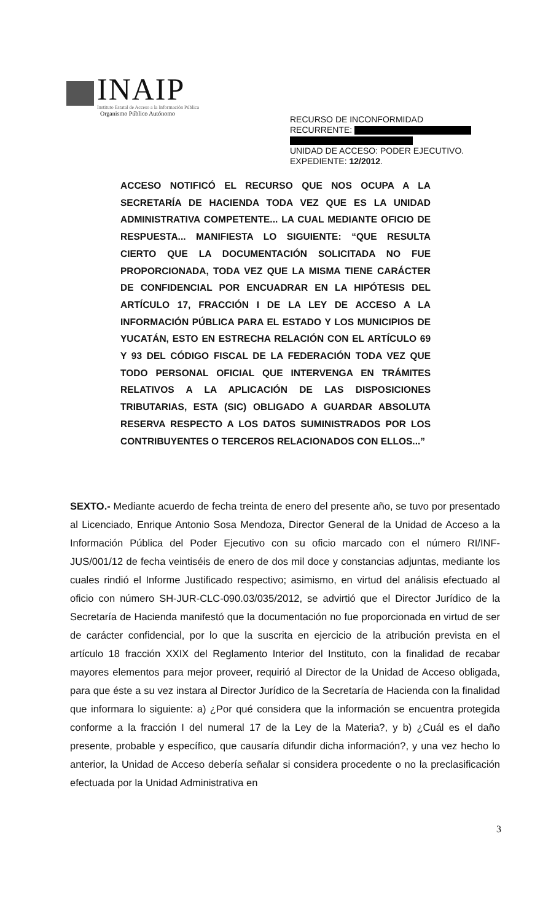INAIP
Instituto Estatal de Acceso a la Información Pública
Organismo Público Autónomo
RECURSO DE INCONFORMIDAD
RECURRENTE:
UNIDAD DE ACCESO: PODER EJECUTIVO.
EXPEDIENTE: 12/2012.
ACCESO NOTIFICÓ EL RECURSO QUE NOS OCUPA A LA SECRETARÍA DE HACIENDA TODA VEZ QUE ES LA UNIDAD ADMINISTRATIVA COMPETENTE... LA CUAL MEDIANTE OFICIO DE RESPUESTA... MANIFIESTA LO SIGUIENTE: “QUE RESULTA CIERTO QUE LA DOCUMENTACIÓN SOLICITADA NO FUE PROPORCIONADA, TODA VEZ QUE LA MISMA TIENE CARÁCTER DE CONFIDENCIAL POR ENCUADRAR EN LA HIPÓTESIS DEL ARTÍCULO 17, FRACCIÓN I DE LA LEY DE ACCESO A LA INFORMACIÓN PÚBLICA PARA EL ESTADO Y LOS MUNICIPIOS DE YUCATÁN, ESTO EN ESTRECHA RELACIÓN CON EL ARTÍCULO 69 Y 93 DEL CÓDIGO FISCAL DE LA FEDERACIÓN TODA VEZ QUE TODO PERSONAL OFICIAL QUE INTERVENGA EN TRÁMITES RELATIVOS A LA APLICACIÓN DE LAS DISPOSICIONES TRIBUTARIAS, ESTA (SIC) OBLIGADO A GUARDAR ABSOLUTA RESERVA RESPECTO A LOS DATOS SUMINISTRADOS POR LOS CONTRIBUYENTES O TERCEROS RELACIONADOS CON ELLOS...”
SEXTO.- Mediante acuerdo de fecha treinta de enero del presente año, se tuvo por presentado al Licenciado, Enrique Antonio Sosa Mendoza, Director General de la Unidad de Acceso a la Información Pública del Poder Ejecutivo con su oficio marcado con el número RI/INF-JUS/001/12 de fecha veintiséis de enero de dos mil doce y constancias adjuntas, mediante los cuales rindió el Informe Justificado respectivo; asimismo, en virtud del análisis efectuado al oficio con número SH-JUR-CLC-090.03/035/2012, se advirtió que el Director Jurídico de la Secretaría de Hacienda manifestó que la documentación no fue proporcionada en virtud de ser de carácter confidencial, por lo que la suscrita en ejercicio de la atribución prevista en el artículo 18 fracción XXIX del Reglamento Interior del Instituto, con la finalidad de recabar mayores elementos para mejor proveer, requirió al Director de la Unidad de Acceso obligada, para que éste a su vez instara al Director Jurídico de la Secretaría de Hacienda con la finalidad que informara lo siguiente: a) ¿Por qué considera que la información se encuentra protegida conforme a la fracción I del numeral 17 de la Ley de la Materia?, y b) ¿Cuál es el daño presente, probable y específico, que causaría difundir dicha información?, y una vez hecho lo anterior, la Unidad de Acceso debería señalar si considera procedente o no la preclasificación efectuada por la Unidad Administrativa en
3